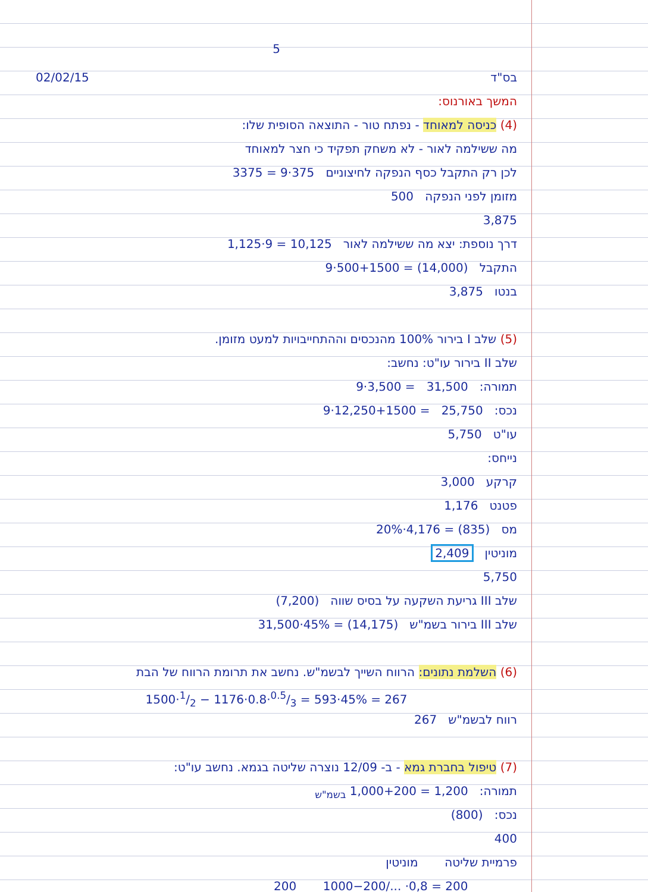5
02/02/15 בס"ד
המשך באורנוס:
(4) כניסה למאוחד - נפתח טור - התוצאה הסופית שלו:
מה ששילמה לאור - לא משחק תפקיד כי חצר למאוחד
לכן רק התקבל כסף הנפקה לחיצוניים 375·9 = 3375
מזומן לפני הנפקה 500
3,875
דרך נוספת: יצא מה ששילמה לאור 10,125 = 9·1,125
התקבל (14,000) = 500+1500·9
בנטו 3,875
(5) שלב I בירור 100% מהנכסים וההתחייבויות למעט מזומן.
שלב II בירור עו"ט: נחשב:
תמורה: 31,500 = 3,500·9
נכס: 25,750 = 12,250+1500·9
עו"ט 5,750
נייחס:
קרקע 3,000
פטנט 1,176
מס (835) = 4,176·20%
מוניטין 2,409
5,750
שלב III גריעת השקעה על בסיס שווה (7,200)
שלב III בירור בשמ"ש (14,175) = 45%·31,500
(6) השלמת נתונים: הרווח השייך לבשמ"ש. נחשב את תרומת הרווח של הבת
1500·1/2 − 1176·0.8·0.5/3 = 593·45% = 267
רווח לבשמ"ש 267
(7) טיפול בחברת גמא - ב- 12/09 נוצרה שליטה בגמא. נחשב עו"ט:
תמורה: 1,200 = 1,000+200 <sub>בשמ"ש</sub>
נכס: (800)
400
פרמיית שליטה מוניטין
200 1000−200/... ·0,8 = 200